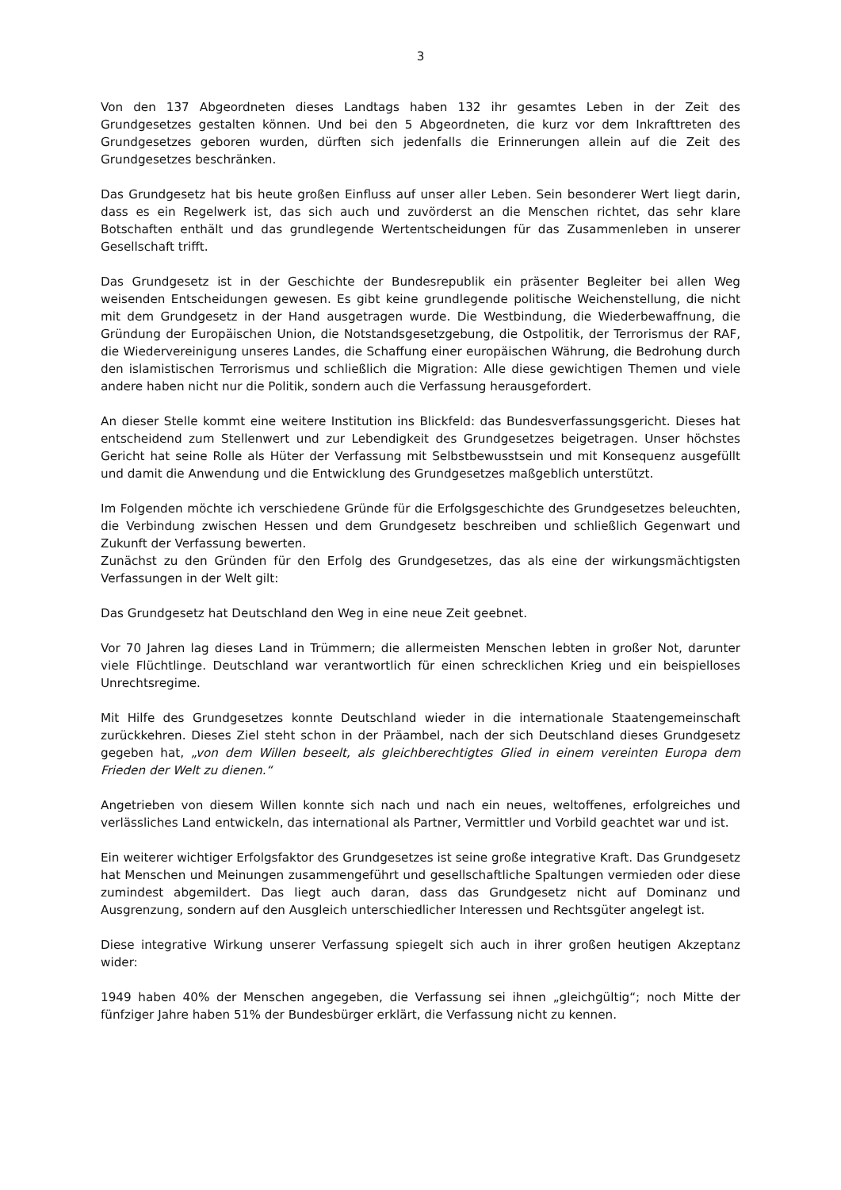3
Von den 137 Abgeordneten dieses Landtags haben 132 ihr gesamtes Leben in der Zeit des Grundgesetzes gestalten können. Und bei den 5 Abgeordneten, die kurz vor dem Inkrafttreten des Grundgesetzes geboren wurden, dürften sich jedenfalls die Erinnerungen allein auf die Zeit des Grundgesetzes beschränken.
Das Grundgesetz hat bis heute großen Einfluss auf unser aller Leben. Sein besonderer Wert liegt darin, dass es ein Regelwerk ist, das sich auch und zuvörderst an die Menschen richtet, das sehr klare Botschaften enthält und das grundlegende Wertentscheidungen für das Zusammenleben in unserer Gesellschaft trifft.
Das Grundgesetz ist in der Geschichte der Bundesrepublik ein präsenter Begleiter bei allen Weg weisenden Entscheidungen gewesen. Es gibt keine grundlegende politische Weichenstellung, die nicht mit dem Grundgesetz in der Hand ausgetragen wurde. Die Westbindung, die Wiederbewaffnung, die Gründung der Europäischen Union, die Notstandsgesetzgebung, die Ostpolitik, der Terrorismus der RAF, die Wiedervereinigung unseres Landes, die Schaffung einer europäischen Währung, die Bedrohung durch den islamistischen Terrorismus und schließlich die Migration: Alle diese gewichtigen Themen und viele andere haben nicht nur die Politik, sondern auch die Verfassung herausgefordert.
An dieser Stelle kommt eine weitere Institution ins Blickfeld: das Bundesverfassungsgericht. Dieses hat entscheidend zum Stellenwert und zur Lebendigkeit des Grundgesetzes beigetragen. Unser höchstes Gericht hat seine Rolle als Hüter der Verfassung mit Selbstbewusstsein und mit Konsequenz ausgefüllt und damit die Anwendung und die Entwicklung des Grundgesetzes maßgeblich unterstützt.
Im Folgenden möchte ich verschiedene Gründe für die Erfolgsgeschichte des Grundgesetzes beleuchten, die Verbindung zwischen Hessen und dem Grundgesetz beschreiben und schließlich Gegenwart und Zukunft der Verfassung bewerten.
Zunächst zu den Gründen für den Erfolg des Grundgesetzes, das als eine der wirkungsmächtigsten Verfassungen in der Welt gilt:
Das Grundgesetz hat Deutschland den Weg in eine neue Zeit geebnet.
Vor 70 Jahren lag dieses Land in Trümmern; die allermeisten Menschen lebten in großer Not, darunter viele Flüchtlinge. Deutschland war verantwortlich für einen schrecklichen Krieg und ein beispielloses Unrechtsregime.
Mit Hilfe des Grundgesetzes konnte Deutschland wieder in die internationale Staatengemeinschaft zurückkehren. Dieses Ziel steht schon in der Präambel, nach der sich Deutschland dieses Grundgesetz gegeben hat, „von dem Willen beseelt, als gleichberechtigtes Glied in einem vereinten Europa dem Frieden der Welt zu dienen.“
Angetrieben von diesem Willen konnte sich nach und nach ein neues, weltoffenes, erfolgreiches und verlässliches Land entwickeln, das international als Partner, Vermittler und Vorbild geachtet war und ist.
Ein weiterer wichtiger Erfolgsfaktor des Grundgesetzes ist seine große integrative Kraft. Das Grundgesetz hat Menschen und Meinungen zusammengeführt und gesellschaftliche Spaltungen vermieden oder diese zumindest abgemildert. Das liegt auch daran, dass das Grundgesetz nicht auf Dominanz und Ausgrenzung, sondern auf den Ausgleich unterschiedlicher Interessen und Rechtsgüter angelegt ist.
Diese integrative Wirkung unserer Verfassung spiegelt sich auch in ihrer großen heutigen Akzeptanz wider:
1949 haben 40% der Menschen angegeben, die Verfassung sei ihnen „gleichgültig“; noch Mitte der fünfziger Jahre haben 51% der Bundesbürger erklärt, die Verfassung nicht zu kennen.